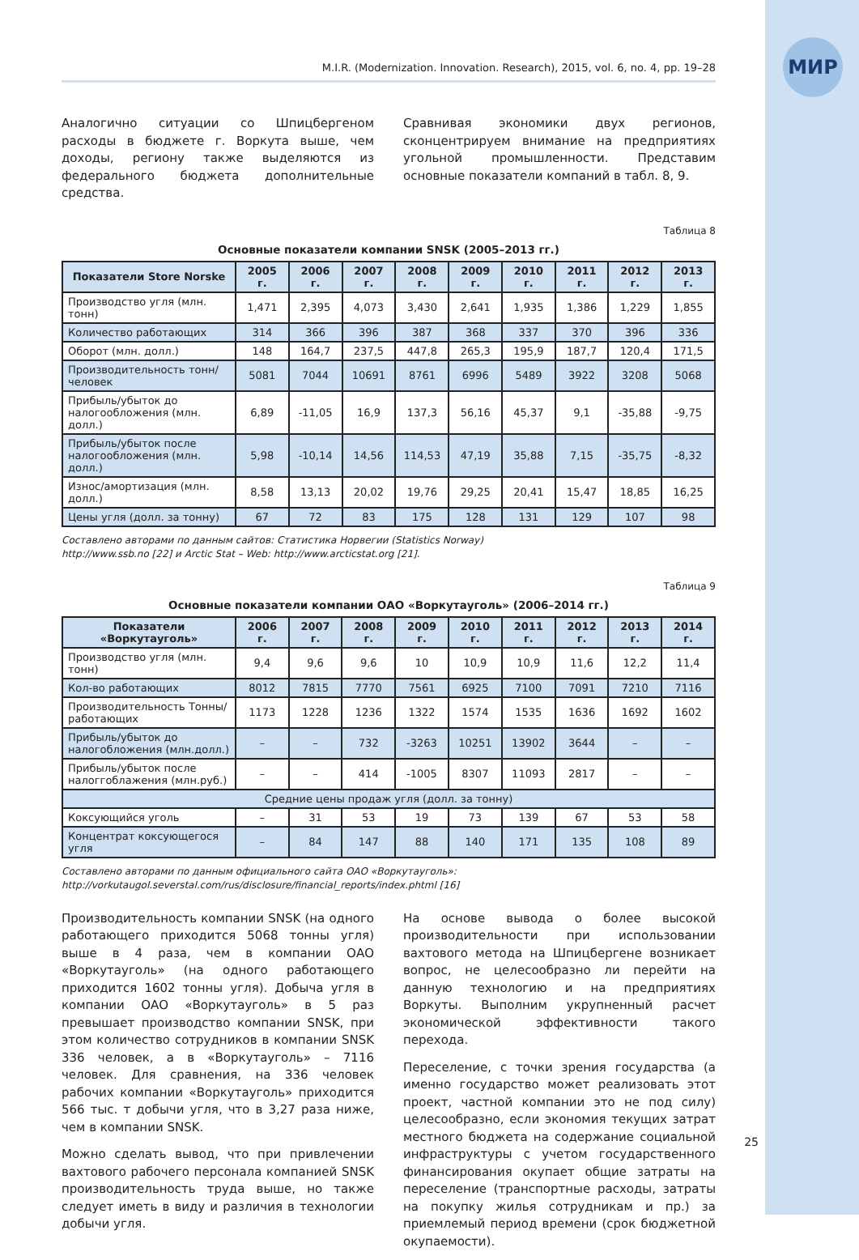МИР
M.I.R. (Modernization. Innovation. Research), 2015, vol. 6, no. 4, pp. 19–28
Аналогично ситуации со Шпицбергеном расходы в бюджете г. Воркута выше, чем доходы, региону также выделяются из федерального бюджета дополнительные средства.
Сравнивая экономики двух регионов, сконцентрируем внимание на предприятиях угольной промышленности. Представим основные показатели компаний в табл. 8, 9.
Таблица 8
Основные показатели компании SNSK (2005–2013 гг.)
| Показатели Store Norske | 2005 г. | 2006 г. | 2007 г. | 2008 г. | 2009 г. | 2010 г. | 2011 г. | 2012 г. | 2013 г. |
| --- | --- | --- | --- | --- | --- | --- | --- | --- | --- |
| Производство угля (млн. тонн) | 1,471 | 2,395 | 4,073 | 3,430 | 2,641 | 1,935 | 1,386 | 1,229 | 1,855 |
| Количество работающих | 314 | 366 | 396 | 387 | 368 | 337 | 370 | 396 | 336 |
| Оборот (млн. долл.) | 148 | 164,7 | 237,5 | 447,8 | 265,3 | 195,9 | 187,7 | 120,4 | 171,5 |
| Производительность тонн/человек | 5081 | 7044 | 10691 | 8761 | 6996 | 5489 | 3922 | 3208 | 5068 |
| Прибыль/убыток до налогообложения (млн. долл.) | 6,89 | -11,05 | 16,9 | 137,3 | 56,16 | 45,37 | 9,1 | -35,88 | -9,75 |
| Прибыль/убыток после налогообложения (млн. долл.) | 5,98 | -10,14 | 14,56 | 114,53 | 47,19 | 35,88 | 7,15 | -35,75 | -8,32 |
| Износ/амортизация (млн. долл.) | 8,58 | 13,13 | 20,02 | 19,76 | 29,25 | 20,41 | 15,47 | 18,85 | 16,25 |
| Цены угля (долл. за тонну) | 67 | 72 | 83 | 175 | 128 | 131 | 129 | 107 | 98 |
Составлено авторами по данным сайтов: Статистика Норвегии (Statistics Norway)
http://www.ssb.no [22] и Arctic Stat – Web: http://www.arcticstat.org [21].
Таблица 9
Основные показатели компании ОАО «Воркутауголь» (2006–2014 гг.)
| Показатели «Воркутауголь» | 2006 г. | 2007 г. | 2008 г. | 2009 г. | 2010 г. | 2011 г. | 2012 г. | 2013 г. | 2014 г. |
| --- | --- | --- | --- | --- | --- | --- | --- | --- | --- |
| Производство угля (млн. тонн) | 9,4 | 9,6 | 9,6 | 10 | 10,9 | 10,9 | 11,6 | 12,2 | 11,4 |
| Кол-во работающих | 8012 | 7815 | 7770 | 7561 | 6925 | 7100 | 7091 | 7210 | 7116 |
| Производительность Тонны/работающих | 1173 | 1228 | 1236 | 1322 | 1574 | 1535 | 1636 | 1692 | 1602 |
| Прибыль/убыток до налогобложения (млн.долл.) | – | – | 732 | -3263 | 10251 | 13902 | 3644 | – | – |
| Прибыль/убыток после налоггоблажения (млн.руб.) | – | – | 414 | -1005 | 8307 | 11093 | 2817 | – | – |
| Средние цены продаж угля (долл. за тонну) | | | | | | | | | |
| Коксующийся уголь | – | 31 | 53 | 19 | 73 | 139 | 67 | 53 | 58 |
| Концентрат коксующегося угля | – | 84 | 147 | 88 | 140 | 171 | 135 | 108 | 89 |
Составлено авторами по данным официального сайта ОАО «Воркутауголь»:
http://vorkutaugol.severstal.com/rus/disclosure/financial_reports/index.phtml [16]
Производительность компании SNSK (на одного работающего приходится 5068 тонны угля) выше в 4 раза, чем в компании ОАО «Воркутауголь» (на одного работающего приходится 1602 тонны угля). Добыча угля в компании ОАО «Воркутауголь» в 5 раз превышает производство компании SNSK, при этом количество сотрудников в компании SNSK 336 человек, а в «Воркутауголь» – 7116 человек. Для сравнения, на 336 человек рабочих компании «Воркутауголь» приходится 566 тыс. т добычи угля, что в 3,27 раза ниже, чем в компании SNSK.
Можно сделать вывод, что при привлечении вахтового рабочего персонала компанией SNSK производительность труда выше, но также следует иметь в виду и различия в технологии добычи угля.
На основе вывода о более высокой производительности при использовании вахтового метода на Шпицбергене возникает вопрос, не целесообразно ли перейти на данную технологию и на предприятиях Воркуты. Выполним укрупненный расчет экономической эффективности такого перехода.
Переселение, с точки зрения государства (а именно государство может реализовать этот проект, частной компании это не под силу) целесообразно, если экономия текущих затрат местного бюджета на содержание социальной инфраструктуры с учетом государственного финансирования окупает общие затраты на переселение (транспортные расходы, затраты на покупку жилья сотрудникам и пр.) за приемлемый период времени (срок бюджетной окупаемости).
25